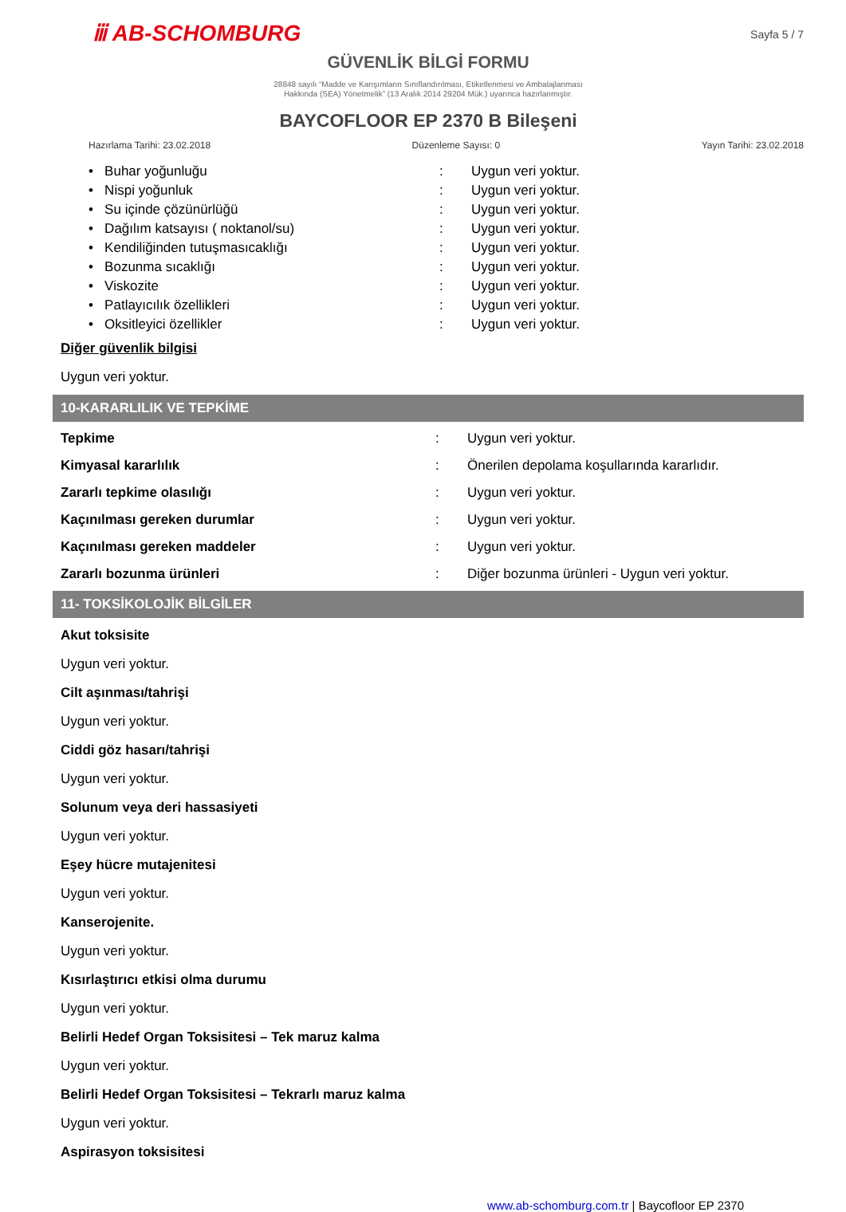ⅲ AB-SCHOMBURG
Sayfa 5 / 7
GÜVENLİK BİLGİ FORMU
28848 sayılı “Madde ve Karışımların Sınıflandırılması, Etiketlenmesi ve Ambalajlanması
Hakkında (SEA) Yönetmelik” (13 Aralık 2014 29204 Mük.) uyarınca hazırlanmıştır.
BAYCOFLOOR EP 2370 B Bileşeni
Hazırlama Tarihi: 23.02.2018 Düzenleme Sayısı: 0 Yayın Tarihi: 23.02.2018
| • Buhar yoğunluğu | : | Uygun veri yoktur. |
| • Nispi yoğunluk | : | Uygun veri yoktur. |
| • Su içinde çözünürlüğü | : | Uygun veri yoktur. |
| • Dağılım katsayısı ( noktanol/su) | : | Uygun veri yoktur. |
| • Kendiliğinden tutuşmasıcaklığı | : | Uygun veri yoktur. |
| • Bozunma sıcaklığı | : | Uygun veri yoktur. |
| • Viskozite | : | Uygun veri yoktur. |
| • Patlayıcılık özellikleri | : | Uygun veri yoktur. |
| • Oksitleyici özellikler | : | Uygun veri yoktur. |
Diğer güvenlik bilgisi
Uygun veri yoktur.
10-KARARLILIK VE TEPKİME
| Tepkime | : | Uygun veri yoktur. |
| Kimyasal kararlılık | : | Önerilen depolama koşullarında kararlıdır. |
| Zararlı tepkime olasılığı | : | Uygun veri yoktur. |
| Kaçınılması gereken durumlar | : | Uygun veri yoktur. |
| Kaçınılması gereken maddeler | : | Uygun veri yoktur. |
| Zararlı bozunma ürünleri | : | Diğer bozunma ürünleri - Uygun veri yoktur. |
11- TOKSİKOLOJİK BİLGİLER
Akut toksisite
Uygun veri yoktur.
Cilt aşınması/tahrişi
Uygun veri yoktur.
Ciddi göz hasarı/tahrişi
Uygun veri yoktur.
Solunum veya deri hassasiyeti
Uygun veri yoktur.
Eşey hücre mutajenitesi
Uygun veri yoktur.
Kanserojenite.
Uygun veri yoktur.
Kısırlaştırıcı etkisi olma durumu
Uygun veri yoktur.
Belirli Hedef Organ Toksisitesi – Tek maruz kalma
Uygun veri yoktur.
Belirli Hedef Organ Toksisitesi – Tekrarlı maruz kalma
Uygun veri yoktur.
Aspirasyon toksisitesi
www.ab-schomburg.com.tr | Baycofloor EP 2370